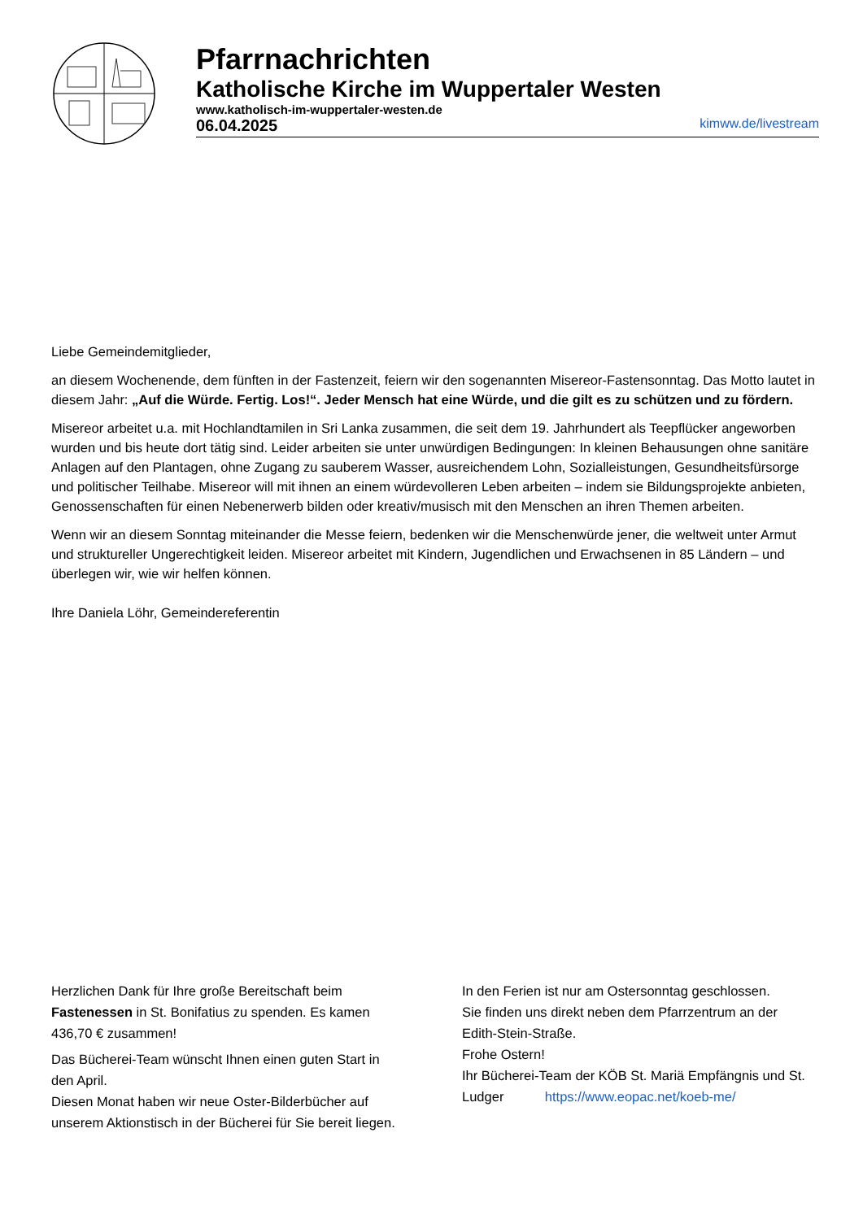Pfarrnachrichten
Katholische Kirche im Wuppertaler Westen
www.katholisch-im-wuppertaler-westen.de
06.04.2025 kimww.de/livestream
Liebe Gemeindemitglieder,
an diesem Wochenende, dem fünften in der Fastenzeit, feiern wir den sogenannten Misereor-Fastensonntag. Das Motto lautet in diesem Jahr: „Auf die Würde. Fertig. Los!“. Jeder Mensch hat eine Würde, und die gilt es zu schützen und zu fördern.
Misereor arbeitet u.a. mit Hochlandtamilen in Sri Lanka zusammen, die seit dem 19. Jahrhundert als Teepflücker angeworben wurden und bis heute dort tätig sind. Leider arbeiten sie unter unwürdigen Bedingungen: In kleinen Behausungen ohne sanitäre Anlagen auf den Plantagen, ohne Zugang zu sauberem Wasser, ausreichendem Lohn, Sozialleistungen, Gesundheitsfürsorge und politischer Teilhabe. Misereor will mit ihnen an einem würdevolleren Leben arbeiten – indem sie Bildungsprojekte anbieten, Genossenschaften für einen Nebenerwerb bilden oder kreativ/musisch mit den Menschen an ihren Themen arbeiten.
Wenn wir an diesem Sonntag miteinander die Messe feiern, bedenken wir die Menschenwürde jener, die weltweit unter Armut und struktureller Ungerechtigkeit leiden. Misereor arbeitet mit Kindern, Jugendlichen und Erwachsenen in 85 Ländern – und überlegen wir, wie wir helfen können.
Ihre Daniela Löhr, Gemeindereferentin
Herzlichen Dank für Ihre große Bereitschaft beim Fastenessen in St. Bonifatius zu spenden. Es kamen 436,70 € zusammen!
Das Bücherei-Team wünscht Ihnen einen guten Start in den April.
Diesen Monat haben wir neue Oster-Bilderbücher auf unserem Aktionstisch in der Bücherei für Sie bereit liegen.
In den Ferien ist nur am Ostersonntag geschlossen.
Sie finden uns direkt neben dem Pfarrzentrum an der Edith-Stein-Straße.
Frohe Ostern!
Ihr Bücherei-Team der KÖB St. Mariä Empfängnis und St. Ludger https://www.eopac.net/koeb-me/